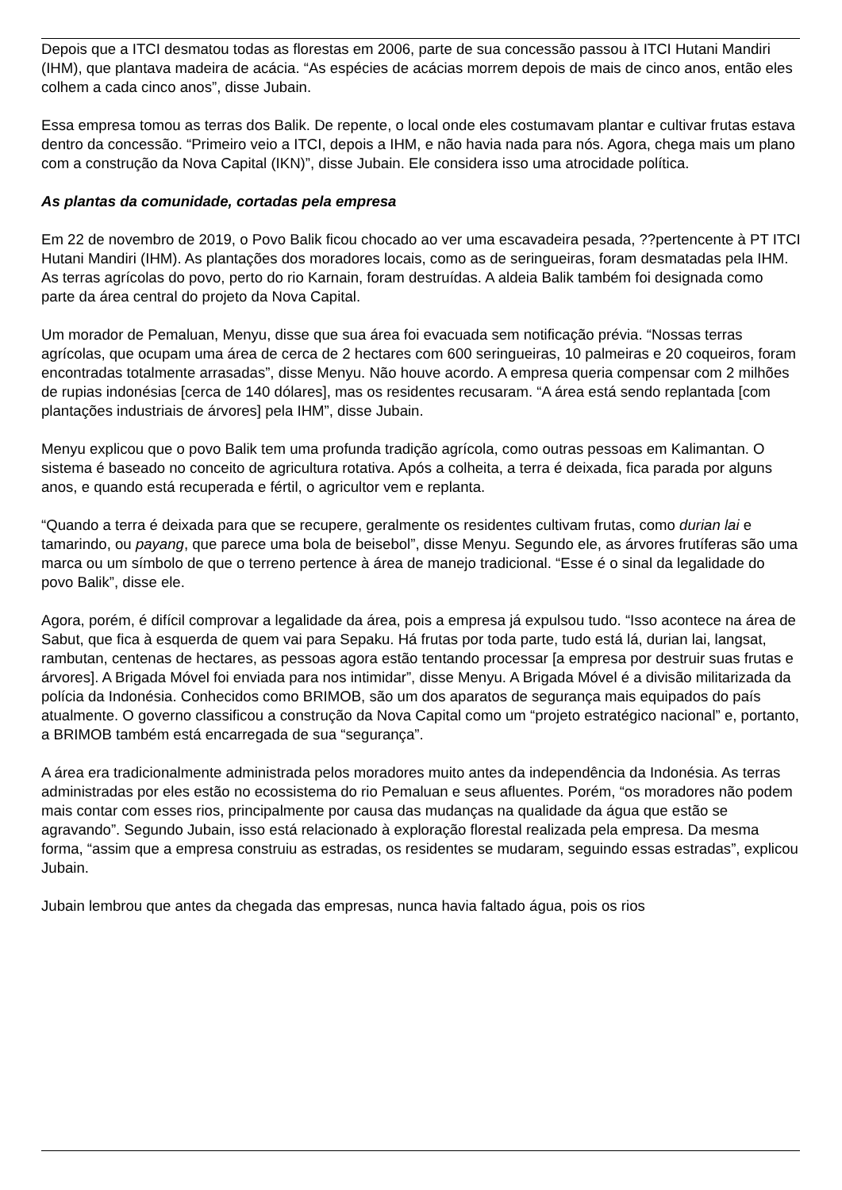Depois que a ITCI desmatou todas as florestas em 2006, parte de sua concessão passou à ITCI Hutani Mandiri (IHM), que plantava madeira de acácia. “As espécies de acácias morrem depois de mais de cinco anos, então eles colhem a cada cinco anos”, disse Jubain.
Essa empresa tomou as terras dos Balik. De repente, o local onde eles costumavam plantar e cultivar frutas estava dentro da concessão. “Primeiro veio a ITCI, depois a IHM, e não havia nada para nós. Agora, chega mais um plano com a construção da Nova Capital (IKN)”, disse Jubain. Ele considera isso uma atrocidade política.
As plantas da comunidade, cortadas pela empresa
Em 22 de novembro de 2019, o Povo Balik ficou chocado ao ver uma escavadeira pesada, ??pertencente à PT ITCI Hutani Mandiri (IHM). As plantações dos moradores locais, como as de seringueiras, foram desmatadas pela IHM. As terras agrícolas do povo, perto do rio Karnain, foram destruídas. A aldeia Balik também foi designada como parte da área central do projeto da Nova Capital.
Um morador de Pemaluan, Menyu, disse que sua área foi evacuada sem notificação prévia. “Nossas terras agrícolas, que ocupam uma área de cerca de 2 hectares com 600 seringueiras, 10 palmeiras e 20 coqueiros, foram encontradas totalmente arrasadas”, disse Menyu. Não houve acordo. A empresa queria compensar com 2 milhões de rupias indonésias [cerca de 140 dólares], mas os residentes recusaram. “A área está sendo replantada [com plantações industriais de árvores] pela IHM”, disse Jubain.
Menyu explicou que o povo Balik tem uma profunda tradição agrícola, como outras pessoas em Kalimantan. O sistema é baseado no conceito de agricultura rotativa. Após a colheita, a terra é deixada, fica parada por alguns anos, e quando está recuperada e fértil, o agricultor vem e replanta.
“Quando a terra é deixada para que se recupere, geralmente os residentes cultivam frutas, como durian lai e tamarindo, ou payang, que parece uma bola de beisebol”, disse Menyu. Segundo ele, as árvores frutíferas são uma marca ou um símbolo de que o terreno pertence à área de manejo tradicional. “Esse é o sinal da legalidade do povo Balik”, disse ele.
Agora, porém, é difícil comprovar a legalidade da área, pois a empresa já expulsou tudo. “Isso acontece na área de Sabut, que fica à esquerda de quem vai para Sepaku. Há frutas por toda parte, tudo está lá, durian lai, langsat, rambutan, centenas de hectares, as pessoas agora estão tentando processar [a empresa por destruir suas frutas e árvores]. A Brigada Móvel foi enviada para nos intimidar”, disse Menyu. A Brigada Móvel é a divisão militarizada da polícia da Indonésia. Conhecidos como BRIMOB, são um dos aparatos de segurança mais equipados do país atualmente. O governo classificou a construção da Nova Capital como um “projeto estratégico nacional” e, portanto, a BRIMOB também está encarregada de sua “segurança”.
A área era tradicionalmente administrada pelos moradores muito antes da independência da Indonésia. As terras administradas por eles estão no ecossistema do rio Pemaluan e seus afluentes. Porém, “os moradores não podem mais contar com esses rios, principalmente por causa das mudanças na qualidade da água que estão se agravando”. Segundo Jubain, isso está relacionado à exploração florestal realizada pela empresa. Da mesma forma, “assim que a empresa construiu as estradas, os residentes se mudaram, seguindo essas estradas”, explicou Jubain.
Jubain lembrou que antes da chegada das empresas, nunca havia faltado água, pois os rios